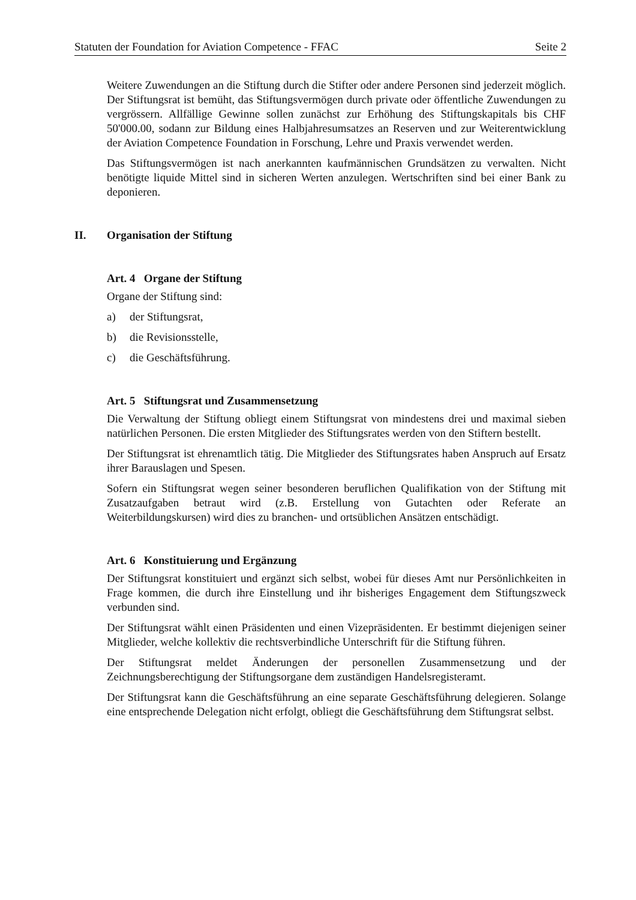Statuten der Foundation for Aviation Competence - FFAC Seite 2
Weitere Zuwendungen an die Stiftung durch die Stifter oder andere Personen sind jederzeit möglich. Der Stiftungsrat ist bemüht, das Stiftungsvermögen durch private oder öffentliche Zuwendungen zu vergrössern. Allfällige Gewinne sollen zunächst zur Erhöhung des Stiftungskapitals bis CHF 50'000.00, sodann zur Bildung eines Halbjahresumsatzes an Reserven und zur Weiterentwicklung der Aviation Competence Foundation in Forschung, Lehre und Praxis verwendet werden.
Das Stiftungsvermögen ist nach anerkannten kaufmännischen Grundsätzen zu verwalten. Nicht benötigte liquide Mittel sind in sicheren Werten anzulegen. Wertschriften sind bei einer Bank zu deponieren.
II. Organisation der Stiftung
Art. 4 Organe der Stiftung
Organe der Stiftung sind:
a) der Stiftungsrat,
b) die Revisionsstelle,
c) die Geschäftsführung.
Art. 5 Stiftungsrat und Zusammensetzung
Die Verwaltung der Stiftung obliegt einem Stiftungsrat von mindestens drei und maximal sieben natürlichen Personen. Die ersten Mitglieder des Stiftungsrates werden von den Stiftern bestellt.
Der Stiftungsrat ist ehrenamtlich tätig. Die Mitglieder des Stiftungsrates haben Anspruch auf Ersatz ihrer Barauslagen und Spesen.
Sofern ein Stiftungsrat wegen seiner besonderen beruflichen Qualifikation von der Stiftung mit Zusatzaufgaben betraut wird (z.B. Erstellung von Gutachten oder Referate an Weiterbildungskursen) wird dies zu branchen- und ortsüblichen Ansätzen entschädigt.
Art. 6 Konstituierung und Ergänzung
Der Stiftungsrat konstituiert und ergänzt sich selbst, wobei für dieses Amt nur Persönlichkeiten in Frage kommen, die durch ihre Einstellung und ihr bisheriges Engagement dem Stiftungszweck verbunden sind.
Der Stiftungsrat wählt einen Präsidenten und einen Vizepräsidenten. Er bestimmt diejenigen seiner Mitglieder, welche kollektiv die rechtsverbindliche Unterschrift für die Stiftung führen.
Der Stiftungsrat meldet Änderungen der personellen Zusammensetzung und der Zeichnungsberechtigung der Stiftungsorgane dem zuständigen Handelsregisteramt.
Der Stiftungsrat kann die Geschäftsführung an eine separate Geschäftsführung delegieren. Solange eine entsprechende Delegation nicht erfolgt, obliegt die Geschäftsführung dem Stiftungsrat selbst.